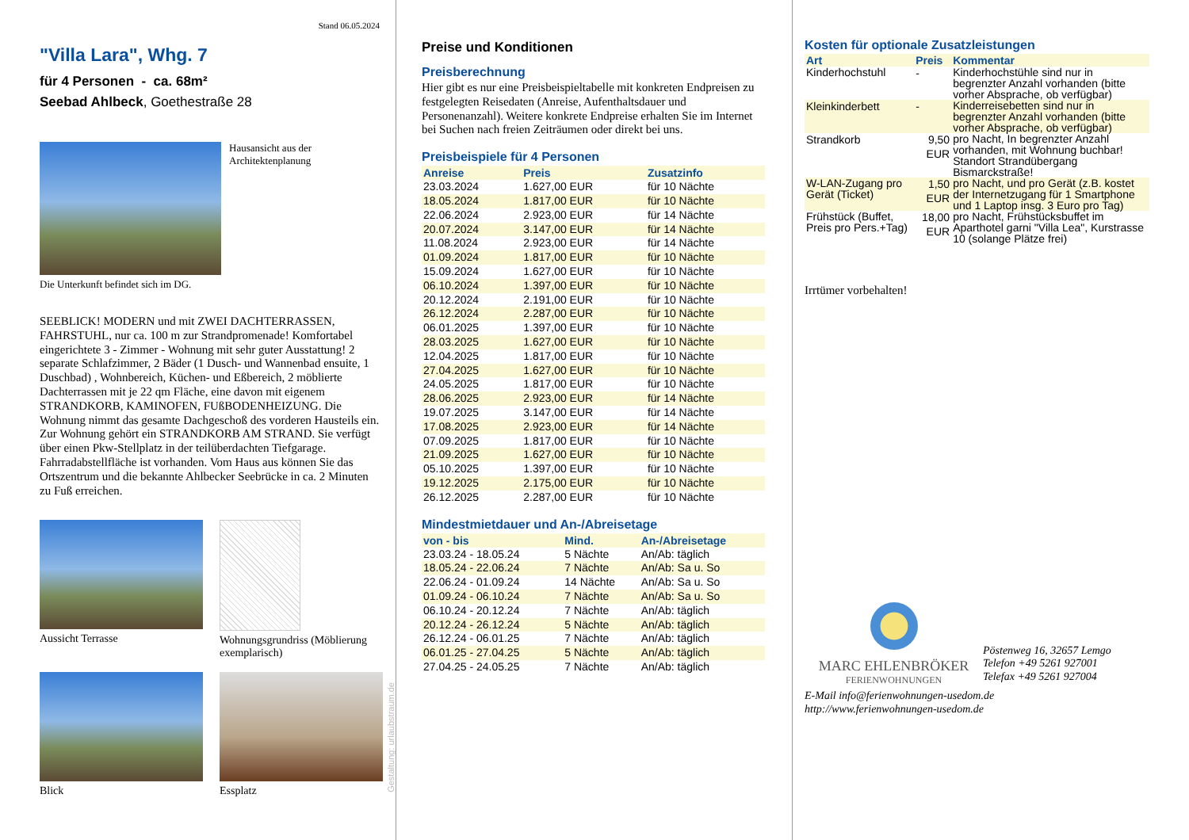Stand 06.05.2024
"Villa Lara", Whg. 7
für 4 Personen - ca. 68m²
Seebad Ahlbeck, Goethestraße 28
Hausansicht aus der Architektenplanung
Die Unterkunft befindet sich im DG.
SEEBLICK! MODERN und mit ZWEI DACHTERRASSEN, FAHRSTUHL, nur ca. 100 m zur Strandpromenade! Komfortabel eingerichtete 3 - Zimmer - Wohnung mit sehr guter Ausstattung! 2 separate Schlafzimmer, 2 Bäder (1 Dusch- und Wannenbad ensuite, 1 Duschbad) , Wohnbereich, Küchen- und Eßbereich, 2 möblierte Dachterrassen mit je 22 qm Fläche, eine davon mit eigenem STRANDKORB, KAMINOFEN, FUßBODENHEIZUNG. Die Wohnung nimmt das gesamte Dachgeschoß des vorderen Hausteils ein. Zur Wohnung gehört ein STRANDKORB AM STRAND. Sie verfügt über einen Pkw-Stellplatz in der teilüberdachten Tiefgarage. Fahrradabstellfläche ist vorhanden. Vom Haus aus können Sie das Ortszentrum und die bekannte Ahlbecker Seebrücke in ca. 2 Minuten zu Fuß erreichen.
Aussicht Terrasse
Wohnungsgrundriss (Möblierung exemplarisch)
Blick
Essplatz
Gestaltung: urlaubstraum.de
Preise und Konditionen
Preisberechnung
Hier gibt es nur eine Preisbeispieltabelle mit konkreten Endpreisen zu festgelegten Reisedaten (Anreise, Aufenthaltsdauer und Personenanzahl). Weitere konkrete Endpreise erhalten Sie im Internet bei Suchen nach freien Zeiträumen oder direkt bei uns.
Preisbeispiele für 4 Personen
| Anreise | Preis | Zusatzinfo |
| --- | --- | --- |
| 23.03.2024 | 1.627,00 EUR | für 10 Nächte |
| 18.05.2024 | 1.817,00 EUR | für 10 Nächte |
| 22.06.2024 | 2.923,00 EUR | für 14 Nächte |
| 20.07.2024 | 3.147,00 EUR | für 14 Nächte |
| 11.08.2024 | 2.923,00 EUR | für 14 Nächte |
| 01.09.2024 | 1.817,00 EUR | für 10 Nächte |
| 15.09.2024 | 1.627,00 EUR | für 10 Nächte |
| 06.10.2024 | 1.397,00 EUR | für 10 Nächte |
| 20.12.2024 | 2.191,00 EUR | für 10 Nächte |
| 26.12.2024 | 2.287,00 EUR | für 10 Nächte |
| 06.01.2025 | 1.397,00 EUR | für 10 Nächte |
| 28.03.2025 | 1.627,00 EUR | für 10 Nächte |
| 12.04.2025 | 1.817,00 EUR | für 10 Nächte |
| 27.04.2025 | 1.627,00 EUR | für 10 Nächte |
| 24.05.2025 | 1.817,00 EUR | für 10 Nächte |
| 28.06.2025 | 2.923,00 EUR | für 14 Nächte |
| 19.07.2025 | 3.147,00 EUR | für 14 Nächte |
| 17.08.2025 | 2.923,00 EUR | für 14 Nächte |
| 07.09.2025 | 1.817,00 EUR | für 10 Nächte |
| 21.09.2025 | 1.627,00 EUR | für 10 Nächte |
| 05.10.2025 | 1.397,00 EUR | für 10 Nächte |
| 19.12.2025 | 2.175,00 EUR | für 10 Nächte |
| 26.12.2025 | 2.287,00 EUR | für 10 Nächte |
Mindestmietdauer und An-/Abreisetage
| von - bis | Mind. | An-/Abreisetage |
| --- | --- | --- |
| 23.03.24 - 18.05.24 | 5 Nächte | An/Ab: täglich |
| 18.05.24 - 22.06.24 | 7 Nächte | An/Ab: Sa u. So |
| 22.06.24 - 01.09.24 | 14 Nächte | An/Ab: Sa u. So |
| 01.09.24 - 06.10.24 | 7 Nächte | An/Ab: Sa u. So |
| 06.10.24 - 20.12.24 | 7 Nächte | An/Ab: täglich |
| 20.12.24 - 26.12.24 | 5 Nächte | An/Ab: täglich |
| 26.12.24 - 06.01.25 | 7 Nächte | An/Ab: täglich |
| 06.01.25 - 27.04.25 | 5 Nächte | An/Ab: täglich |
| 27.04.25 - 24.05.25 | 7 Nächte | An/Ab: täglich |
Kosten für optionale Zusatzleistungen
| Art | Preis | Kommentar |
| --- | --- | --- |
| Kinderhochstuhl | - | Kinderhochstühle sind nur in begrenzter Anzahl vorhanden (bitte vorher Absprache, ob verfügbar) |
| Kleinkinderbett | - | Kinderreisebetten sind nur in begrenzter Anzahl vorhanden (bitte vorher Absprache, ob verfügbar) |
| Strandkorb | 9,50 EUR | pro Nacht, In begrenzter Anzahl vorhanden, mit Wohnung buchbar! Standort Strandübergang Bismarckstraße! |
| W-LAN-Zugang pro Gerät (Ticket) | 1,50 EUR | pro Nacht, und pro Gerät (z.B. kostet der Internetzugang für 1 Smartphone und 1 Laptop insg. 3 Euro pro Tag) |
| Frühstück (Buffet, Preis pro Pers.+Tag) | 18,00 EUR | pro Nacht, Frühstücksbuffet im Aparthotel garni "Villa Lea", Kurstrasse 10 (solange Plätze frei) |
Irrtümer vorbehalten!
MARC EHLENBRÖKER
FERIENWOHNUNGEN
Pöstenweg 16, 32657 Lemgo
Telefon +49 5261 927001
Telefax +49 5261 927004
E-Mail info@ferienwohnungen-usedom.de
http://www.ferienwohnungen-usedom.de